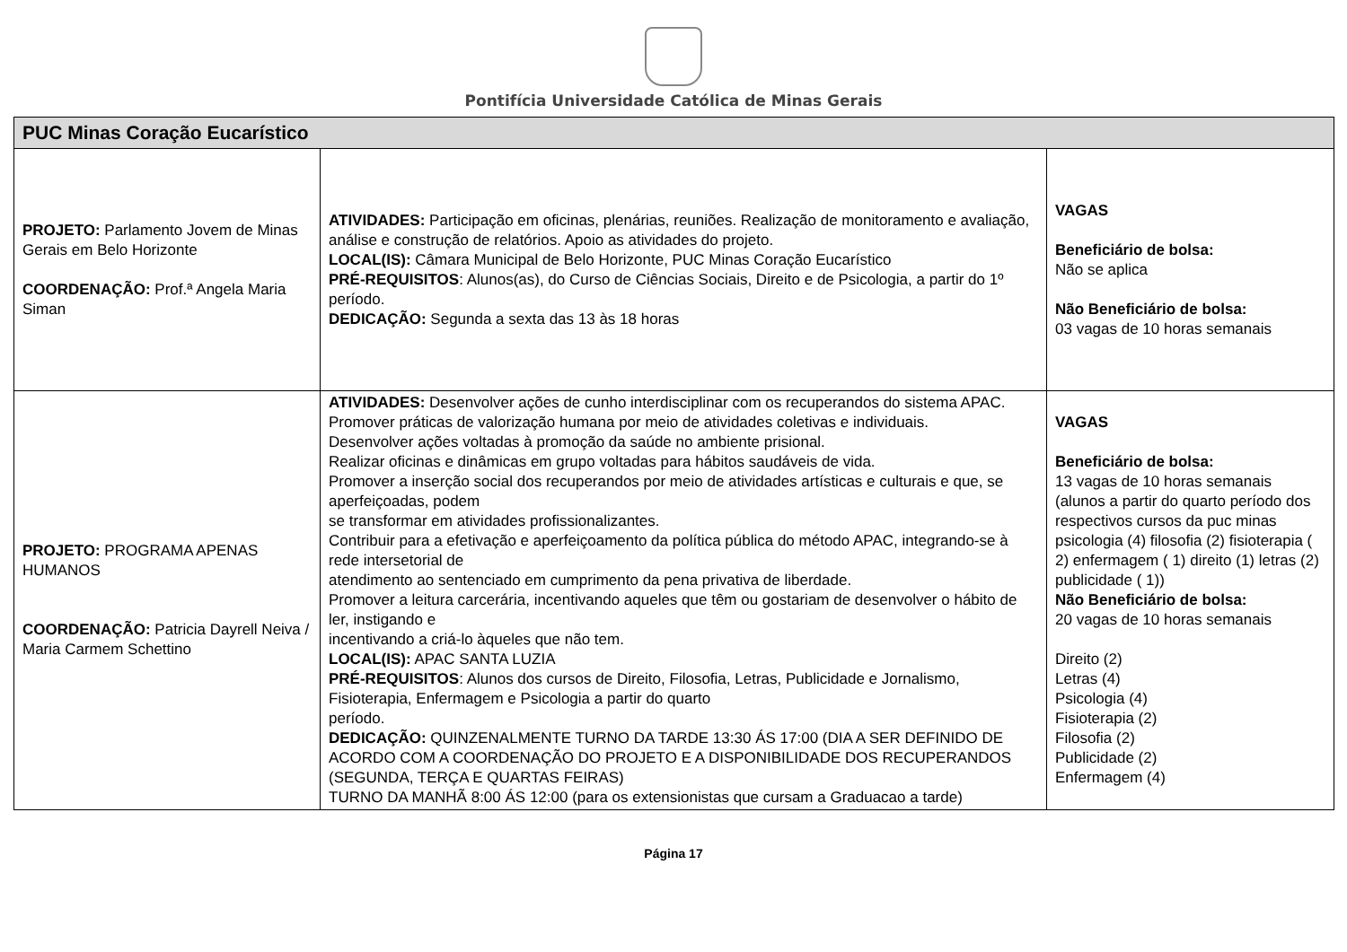Pontifícia Universidade Católica de Minas Gerais
| PUC Minas Coração Eucarístico | | |
| --- | --- | --- |
| PROJETO: Parlamento Jovem de Minas Gerais em Belo Horizonte COORDENAÇÃO: Prof.ª Angela Maria Siman | ATIVIDADES: Participação em oficinas, plenárias, reuniões. Realização de monitoramento e avaliação, análise e construção de relatórios. Apoio as atividades do projeto. LOCAL(IS): Câmara Municipal de Belo Horizonte, PUC Minas Coração Eucarístico PRÉ-REQUISITOS : Alunos(as), do Curso de Ciências Sociais, Direito e de Psicologia, a partir do 1º período. DEDICAÇÃO: Segunda a sexta das 13 às 18 horas | VAGAS Beneficiário de bolsa: Não se aplica Não Beneficiário de bolsa: 03 vagas de 10 horas semanais |
| PROJETO: PROGRAMA APENAS HUMANOS COORDENAÇÃO: Patricia Dayrell Neiva / Maria Carmem Schettino | ATIVIDADES: Desenvolver ações de cunho interdisciplinar com os recuperandos do sistema APAC. Promover práticas de valorização humana por meio de atividades coletivas e individuais. Desenvolver ações voltadas à promoção da saúde no ambiente prisional. Realizar oficinas e dinâmicas em grupo voltadas para hábitos saudáveis de vida. Promover a inserção social dos recuperandos por meio de atividades artísticas e culturais e que, se aperfeiçoadas, podem se transformar em atividades profissionalizantes. Contribuir para a efetivação e aperfeiçoamento da política pública do método APAC, integrando-se à rede intersetorial de atendimento ao sentenciado em cumprimento da pena privativa de liberdade. Promover a leitura carcerária, incentivando aqueles que têm ou gostariam de desenvolver o hábito de ler, instigando e incentivando a criá-lo àqueles que não tem. LOCAL(IS): APAC SANTA LUZIA PRÉ-REQUISITOS : Alunos dos cursos de Direito, Filosofia, Letras, Publicidade e Jornalismo, Fisioterapia, Enfermagem e Psicologia a partir do quarto período. DEDICAÇÃO: QUINZENALMENTE TURNO DA TARDE 13:30 ÁS 17:00 (DIA A SER DEFINIDO DE ACORDO COM A COORDENAÇÃO DO PROJETO E A DISPONIBILIDADE DOS RECUPERANDOS (SEGUNDA, TERÇA E QUARTAS FEIRAS) TURNO DA MANHÃ 8:00 ÁS 12:00 (para os extensionistas que cursam a Graduacao a tarde) | VAGAS Beneficiário de bolsa: 13 vagas de 10 horas semanais (alunos a partir do quarto período dos respectivos cursos da puc minas psicologia (4) filosofia (2) fisioterapia ( 2) enfermagem ( 1) direito (1) letras (2) publicidade ( 1)) Não Beneficiário de bolsa: 20 vagas de 10 horas semanais Direito (2) Letras (4) Psicologia (4) Fisioterapia (2) Filosofia (2) Publicidade (2) Enfermagem (4) |
Página 17